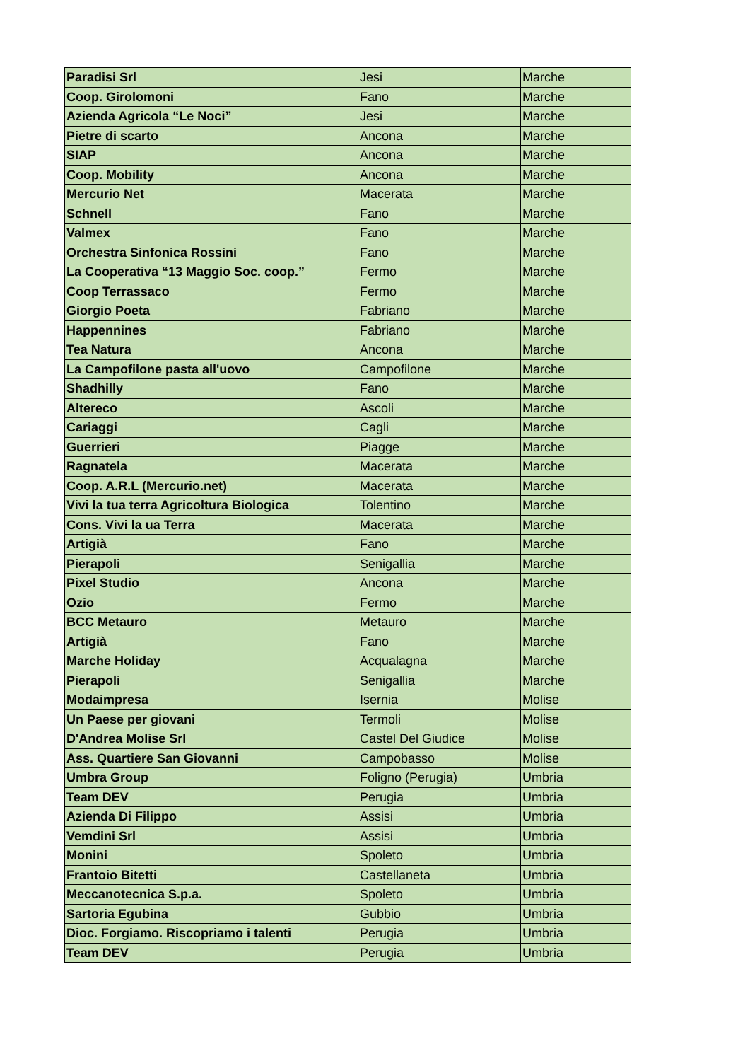| Paradisi Srl | Jesi | Marche |
| Coop. Girolomoni | Fano | Marche |
| Azienda Agricola “Le Noci” | Jesi | Marche |
| Pietre di scarto | Ancona | Marche |
| SIAP | Ancona | Marche |
| Coop. Mobility | Ancona | Marche |
| Mercurio Net | Macerata | Marche |
| Schnell | Fano | Marche |
| Valmex | Fano | Marche |
| Orchestra Sinfonica Rossini | Fano | Marche |
| La Cooperativa “13 Maggio Soc. coop.” | Fermo | Marche |
| Coop Terrassaco | Fermo | Marche |
| Giorgio Poeta | Fabriano | Marche |
| Happennines | Fabriano | Marche |
| Tea Natura | Ancona | Marche |
| La Campofilone pasta all'uovo | Campofilone | Marche |
| Shadhilly | Fano | Marche |
| Altereco | Ascoli | Marche |
| Cariaggi | Cagli | Marche |
| Guerrieri | Piagge | Marche |
| Ragnatela | Macerata | Marche |
| Coop. A.R.L (Mercurio.net) | Macerata | Marche |
| Vivi la tua terra Agricoltura Biologica | Tolentino | Marche |
| Cons. Vivi la ua Terra | Macerata | Marche |
| Artigià | Fano | Marche |
| Pierapoli | Senigallia | Marche |
| Pixel Studio | Ancona | Marche |
| Ozio | Fermo | Marche |
| BCC Metauro | Metauro | Marche |
| Artigià | Fano | Marche |
| Marche Holiday | Acqualagna | Marche |
| Pierapoli | Senigallia | Marche |
| Modaimpresa | Isernia | Molise |
| Un Paese per giovani | Termoli | Molise |
| D'Andrea Molise Srl | Castel Del Giudice | Molise |
| Ass. Quartiere San Giovanni | Campobasso | Molise |
| Umbra Group | Foligno (Perugia) | Umbria |
| Team DEV | Perugia | Umbria |
| Azienda Di Filippo | Assisi | Umbria |
| Vemdini Srl | Assisi | Umbria |
| Monini | Spoleto | Umbria |
| Frantoio Bitetti | Castellaneta | Umbria |
| Meccanotecnica S.p.a. | Spoleto | Umbria |
| Sartoria Egubina | Gubbio | Umbria |
| Dioc. Forgiamo. Riscopriamo i talenti | Perugia | Umbria |
| Team DEV | Perugia | Umbria |